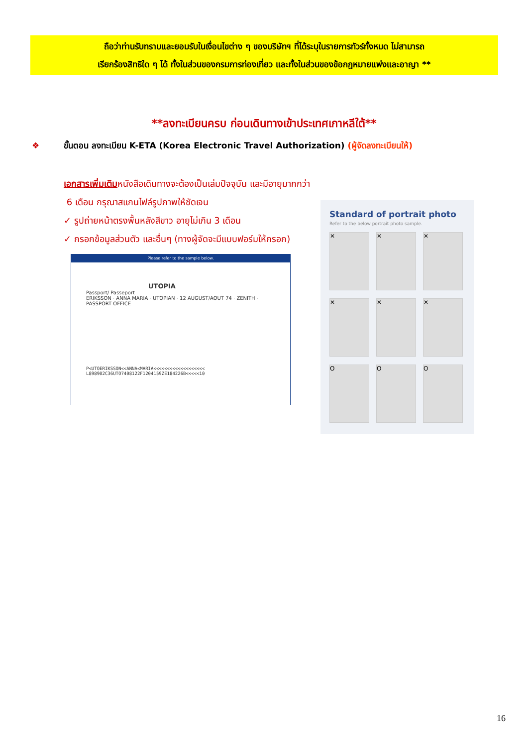ถือว่าท่านรับทราบและยอมรับในเงื่อนไขต่าง ๆ ของบริษัทฯ ที่ได้ระบุในรายการทัวร์ทั้งหมด ไม่สามารถ
เรียกร้องสิทธิใด ๆ ได้ ทั้งในส่วนของกรมการท่องเที่ยว และทั้งในส่วนของข้อกฎหมายแพ่งและอาญา **
**ลงทะเบียนครบ ก่อนเดินทางเข้าประเทศเกาหลีใต้**
❖ ขั้นตอน ลงทะเบียน K-ETA (Korea Electronic Travel Authorization) (ผู้จัดลงทะเบียนให้)
เอกสารเพิ่มเติมหนังสือเดินทางจะต้องเป็นเล่มปัจจุบัน และมีอายุมากกว่า
6 เดือน กรุณาสแกนไฟล์รูปภาพให้ชัดเจน
✓ รูปถ่ายหน้าตรงพื้นหลังสีขาว อายุไม่เกิน 3 เดือน
✓ กรอกข้อมูลส่วนตัว และอื่นๆ (ทางผู้จัดจะมีแบบฟอร์มให้กรอก)
Please refer to the sample below.
UTOPIA
Passport/ Passeport
ERIKSSON · ANNA MARIA · UTOPIAN · 12 AUGUST/AOUT 74 · ZENITH · PASSPORT OFFICE
P<UTOERIKSSON<<ANNA<MARIA<<<<<<<<<<<<<<<<<<<
L898902C36UTO7408122F1204159ZE184226B<<<<<10
Standard of portrait photo
Refer to the below portrait photo sample.
✕
✕
✕
✕
✕
✕
O
O
O
16